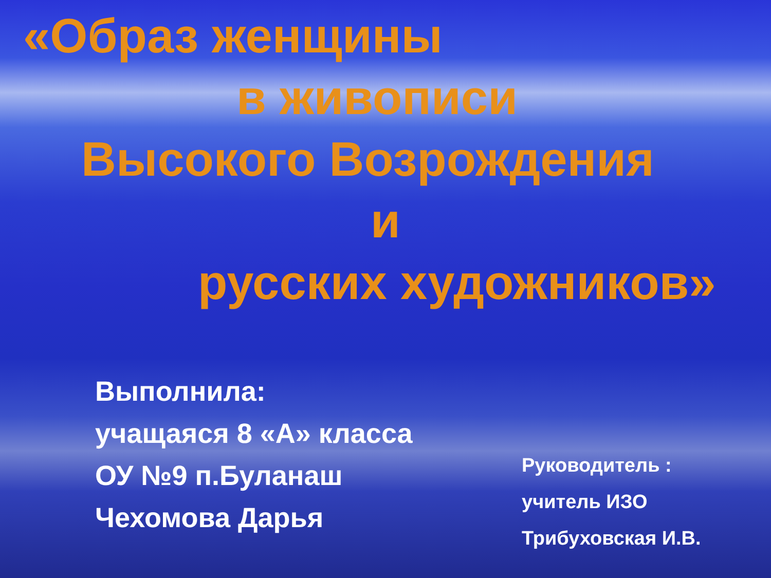«Образ женщины
в живописи
Высокого Возрождения
и
русских художников»
Выполнила:
учащаяся 8 «А» класса
ОУ №9 п.Буланаш
Чехомова Дарья
Руководитель :
учитель ИЗО
Трибуховская И.В.